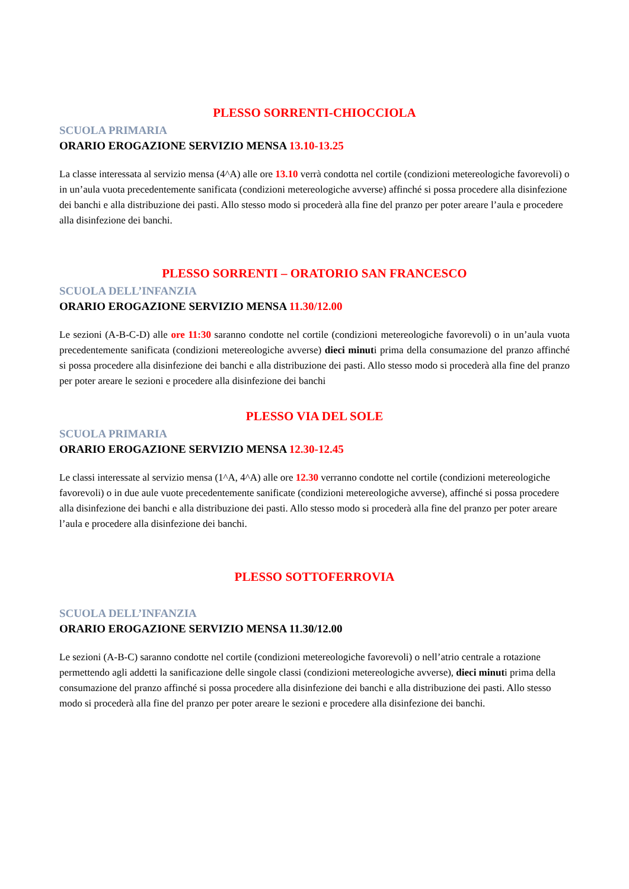PLESSO SORRENTI-CHIOCCIOLA
SCUOLA PRIMARIA
ORARIO EROGAZIONE SERVIZIO MENSA 13.10-13.25
La classe interessata al servizio mensa (4^A) alle ore 13.10 verrà condotta nel cortile (condizioni metereologiche favorevoli) o in un’aula vuota precedentemente sanificata (condizioni metereologiche avverse) affinché si possa procedere alla disinfezione dei banchi e alla distribuzione dei pasti. Allo stesso modo si procederà alla fine del pranzo per poter areare l’aula e procedere alla disinfezione dei banchi.
PLESSO SORRENTI – ORATORIO SAN FRANCESCO
SCUOLA DELL’INFANZIA
ORARIO EROGAZIONE SERVIZIO MENSA 11.30/12.00
Le sezioni (A-B-C-D) alle ore 11:30 saranno condotte nel cortile (condizioni metereologiche favorevoli) o in un’aula vuota precedentemente sanificata (condizioni metereologiche avverse) dieci minuti prima della consumazione del pranzo affinché si possa procedere alla disinfezione dei banchi e alla distribuzione dei pasti. Allo stesso modo si procederà alla fine del pranzo per poter areare le sezioni e procedere alla disinfezione dei banchi
PLESSO VIA DEL SOLE
SCUOLA PRIMARIA
ORARIO EROGAZIONE SERVIZIO MENSA 12.30-12.45
Le classi interessate al servizio mensa (1^A, 4^A) alle ore 12.30 verranno condotte nel cortile (condizioni metereologiche favorevoli) o in due aule vuote precedentemente sanificate (condizioni metereologiche avverse), affinché si possa procedere alla disinfezione dei banchi e alla distribuzione dei pasti. Allo stesso modo si procederà alla fine del pranzo per poter areare l’aula e procedere alla disinfezione dei banchi.
PLESSO SOTTOFERROVIA
SCUOLA DELL’INFANZIA
ORARIO EROGAZIONE SERVIZIO MENSA 11.30/12.00
Le sezioni (A-B-C) saranno condotte nel cortile (condizioni metereologiche favorevoli) o nell’atrio centrale a rotazione permettendo agli addetti la sanificazione delle singole classi (condizioni metereologiche avverse), dieci minuti prima della consumazione del pranzo affinché si possa procedere alla disinfezione dei banchi e alla distribuzione dei pasti. Allo stesso modo si procederà alla fine del pranzo per poter areare le sezioni e procedere alla disinfezione dei banchi.